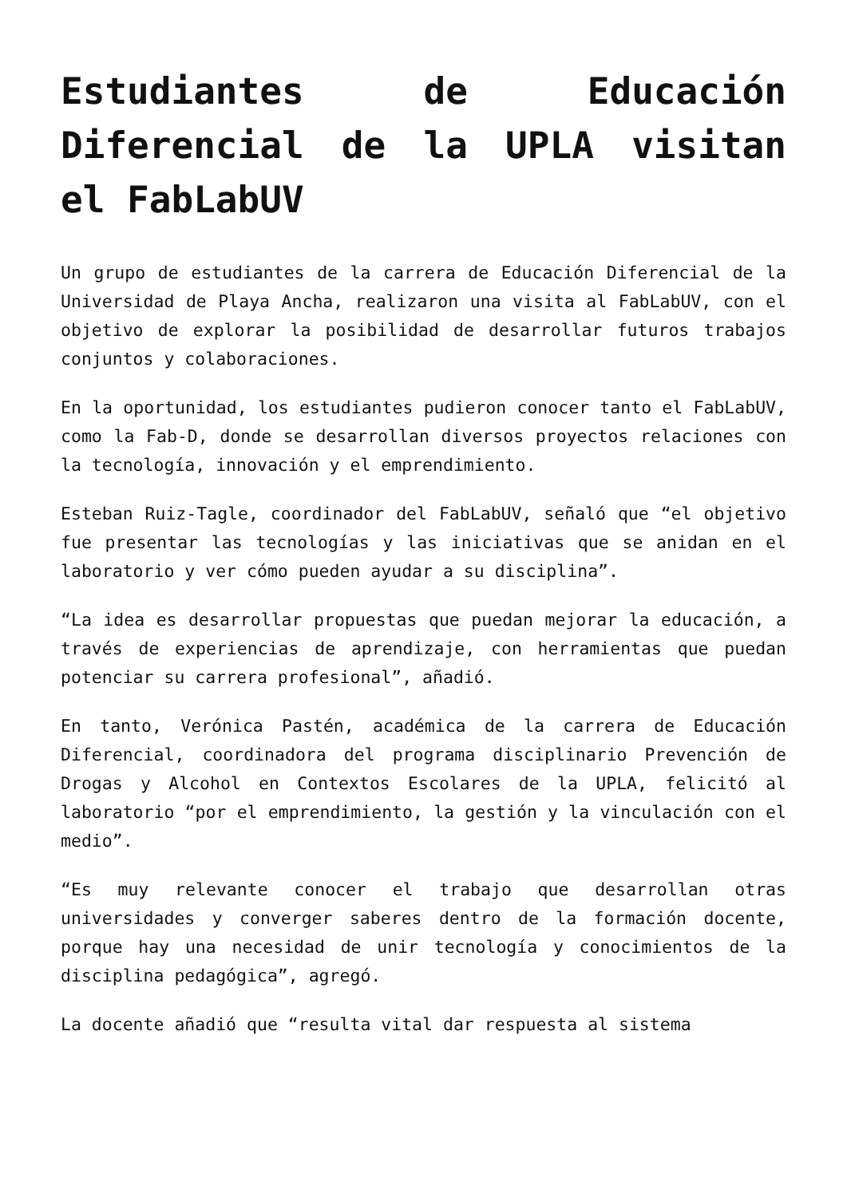Estudiantes de Educación Diferencial de la UPLA visitan el FabLabUV
Un grupo de estudiantes de la carrera de Educación Diferencial de la Universidad de Playa Ancha, realizaron una visita al FabLabUV, con el objetivo de explorar la posibilidad de desarrollar futuros trabajos conjuntos y colaboraciones.
En la oportunidad, los estudiantes pudieron conocer tanto el FabLabUV, como la Fab-D, donde se desarrollan diversos proyectos relaciones con la tecnología, innovación y el emprendimiento.
Esteban Ruiz-Tagle, coordinador del FabLabUV, señaló que “el objetivo fue presentar las tecnologías y las iniciativas que se anidan en el laboratorio y ver cómo pueden ayudar a su disciplina”.
“La idea es desarrollar propuestas que puedan mejorar la educación, a través de experiencias de aprendizaje, con herramientas que puedan potenciar su carrera profesional”, añadió.
En tanto, Verónica Pastén, académica de la carrera de Educación Diferencial, coordinadora del programa disciplinario Prevención de Drogas y Alcohol en Contextos Escolares de la UPLA, felicitó al laboratorio “por el emprendimiento, la gestión y la vinculación con el medio”.
“Es muy relevante conocer el trabajo que desarrollan otras universidades y converger saberes dentro de la formación docente, porque hay una necesidad de unir tecnología y conocimientos de la disciplina pedagógica”, agregó.
La docente añadió que “resulta vital dar respuesta al sistema